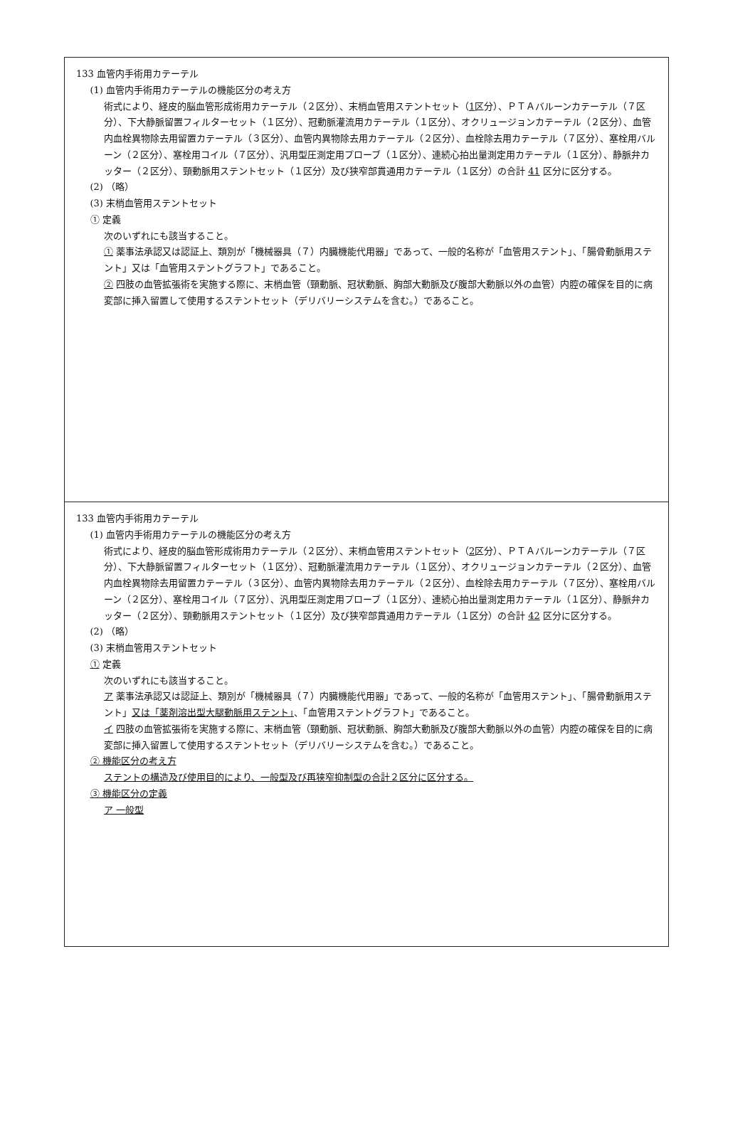| 133 血管内手術用カテーテル (1) 血管内手術用カテーテルの機能区分の考え方 術式により、経皮的脳血管形成術用カテーテル（２区分）、末梢血管用ステントセット（ 1 区分）、ＰＴＡバルーンカテーテル（７区分）、下大静脈留置フィルターセット（１区分）、冠動脈灌流用カテーテル（１区分）、オクリュージョンカテーテル（２区分）、血管内血栓異物除去用留置カテーテル（３区分）、血管内異物除去用カテーテル（２区分）、血栓除去用カテーテル（７区分）、塞栓用バルーン（２区分）、塞栓用コイル（７区分）、汎用型圧測定用プローブ（１区分）、連続心拍出量測定用カテーテル（１区分）、静脈弁カッター（２区分）、頸動脈用ステントセット（１区分）及び狭窄部貫通用カテーテル（１区分）の合計 41 区分に区分する。 (2) （略） (3) 末梢血管用ステントセット ① 定義 次のいずれにも該当すること。 ① 薬事法承認又は認証上、類別が「機械器具（７）内臓機能代用器」であって、一般的名称が「血管用ステント」、「腸骨動脈用ステント」又は「血管用ステントグラフト」であること。 ② 四肢の血管拡張術を実施する際に、末梢血管（頸動脈、冠状動脈、胸部大動脈及び腹部大動脈以外の血管）内腔の確保を目的に病変部に挿入留置して使用するステントセット（デリバリーシステムを含む。）であること。 |
| 133 血管内手術用カテーテル (1) 血管内手術用カテーテルの機能区分の考え方 術式により、経皮的脳血管形成術用カテーテル（２区分）、末梢血管用ステントセット（ 2 区分）、ＰＴＡバルーンカテーテル（７区分）、下大静脈留置フィルターセット（１区分）、冠動脈灌流用カテーテル（１区分）、オクリュージョンカテーテル（２区分）、血管内血栓異物除去用留置カテーテル（３区分）、血管内異物除去用カテーテル（２区分）、血栓除去用カテーテル（７区分）、塞栓用バルーン（２区分）、塞栓用コイル（７区分）、汎用型圧測定用プローブ（１区分）、連続心拍出量測定用カテーテル（１区分）、静脈弁カッター（２区分）、頸動脈用ステントセット（１区分）及び狭窄部貫通用カテーテル（１区分）の合計 42 区分に区分する。 (2) （略） (3) 末梢血管用ステントセット ① 定義 次のいずれにも該当すること。 ア 薬事法承認又は認証上、類別が「機械器具（７）内臓機能代用器」であって、一般的名称が「血管用ステント」、「腸骨動脈用ステント」 又は「薬剤溶出型大腿動脈用ステント」 、「血管用ステントグラフト」であること。 イ 四肢の血管拡張術を実施する際に、末梢血管（頸動脈、冠状動脈、胸部大動脈及び腹部大動脈以外の血管）内腔の確保を目的に病変部に挿入留置して使用するステントセット（デリバリーシステムを含む。）であること。 ② 機能区分の考え方 ステントの構造及び使用目的により、一般型及び再狭窄抑制型の合計２区分に区分する。 ③ 機能区分の定義 ア 一般型 |